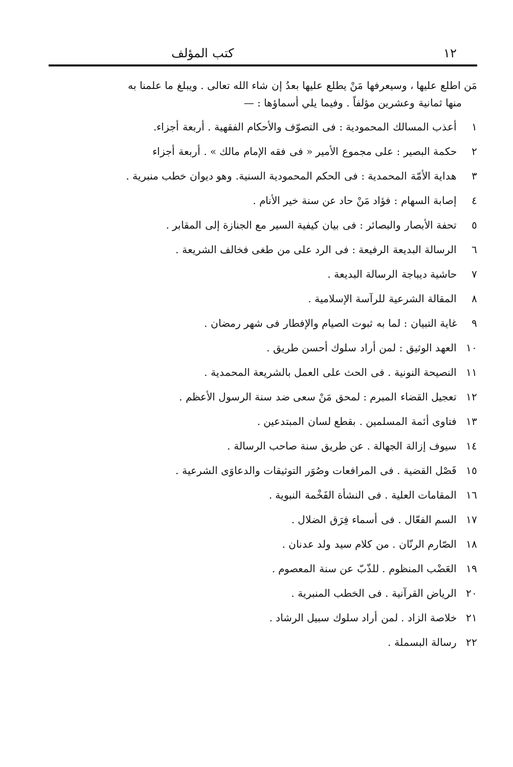١٢ كتب المؤلف
مَن اطلع عليها ، وسيعرفها مَنْ يطلع عليها بعدُ إن شاء الله تعالى . ويبلغ ما علمنا به
منها ثمانية وعشرين مؤلفاً . وفيما يلي أسماؤها : —
١ أعذب المسالك المحمودية : فى التصوّف والأحكام الفقهية . أربعة أجزاء.
٢ حكمة البصير : على مجموع الأمير « فى فقه الإمام مالك » . أربعة أجزاء
٣ هداية الأمّة المحمدية : فى الحكم المحمودية السنية. وهو ديوان خطب منبرية .
٤ إصابة السهام : فؤاد مَنْ حاد عن سنة خير الأنام .
٥ تحفة الأبصار والبصائر : فى بيان كيفية السير مع الجنازة إلى المقابر .
٦ الرسالة البديعة الرفيعة : فى الرد على من طغى فخالف الشريعة .
٧ حاشية ديباجة الرسالة البديعة .
٨ المقالة الشرعية للرآسة الإسلامية .
٩ غاية التبيان : لما به ثبوت الصيام والإفطار فى شهر رمضان .
١٠ العهد الوثيق : لمن أراد سلوك أحسن طريق .
١١ النصيحة النونية . فى الحث على العمل بالشريعة المحمدية .
١٢ تعجيل القضاء المبرم : لمحق مَنْ سعى ضد سنة الرسول الأعظم .
١٣ فتاوى أئمة المسلمين . بقطع لسان المبتدعين .
١٤ سيوف إزالة الجهالة . عن طريق سنة صاحب الرسالة .
١٥ فَصْل القضية . فى المرافعات وصُوَر التوثيقات والدعاوَى الشرعية .
١٦ المقامات العلية . فى النشأة الفَخْمة النبوية .
١٧ السم الفعّال . فى أسماء فِرَق الضلال .
١٨ الصّارم الرنّان . من كلام سيد ولد عدنان .
١٩ العَضْب المنظوم . للذّبّ عن سنة المعصوم .
٢٠ الرياض القرآنية . فى الخطب المنبرية .
٢١ خلاصة الزاد . لمن أراد سلوك سبيل الرشاد .
٢٢ رسالة البسملة .